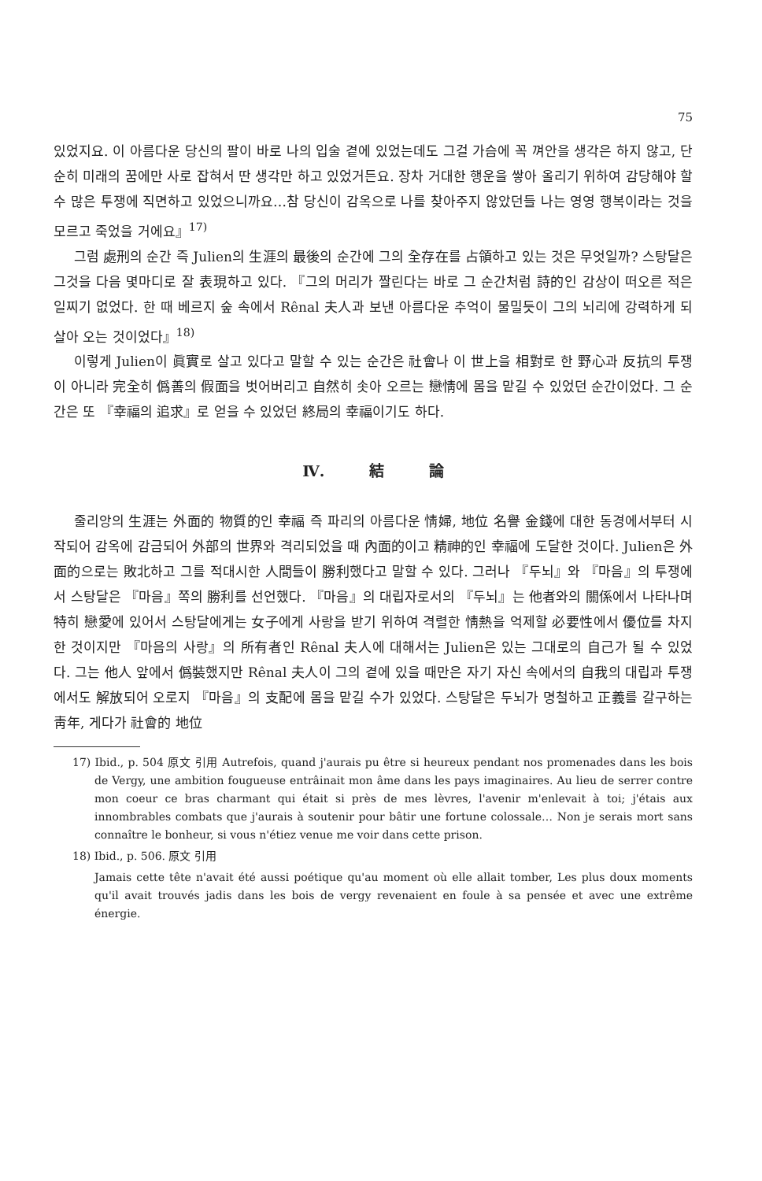75
있었지요. 이 아름다운 당신의 팔이 바로 나의 입술 곁에 있었는데도 그걸 가슴에 꼭 껴안을 생각은 하지 않고, 단순히 미래의 꿈에만 사로 잡혀서 딴 생각만 하고 있었거든요. 장차 거대한 행운을 쌓아 올리기 위하여 감당해야 할 수 많은 투쟁에 직면하고 있었으니까요…참 당신이 감옥으로 나를 찾아주지 않았던들 나는 영영 행복이라는 것을 모르고 죽었을 거에요』<sup>17)</sup>
그럼 處刑의 순간 즉 Julien의 生涯의 最後의 순간에 그의 全存在를 占領하고 있는 것은 무엇일까? 스탕달은 그것을 다음 몇마디로 잘 表現하고 있다. 『그의 머리가 짤린다는 바로 그 순간처럼 詩的인 감상이 떠오른 적은 일찌기 없었다. 한 때 베르지 숲 속에서 Rênal 夫人과 보낸 아름다운 추억이 물밀듯이 그의 뇌리에 강력하게 되살아 오는 것이었다』<sup>18)</sup>
이렇게 Julien이 眞實로 살고 있다고 말할 수 있는 순간은 社會나 이 世上을 相對로 한 野心과 反抗의 투쟁이 아니라 完全히 僞善의 假面을 벗어버리고 自然히 솟아 오르는 戀情에 몸을 맡길 수 있었던 순간이었다. 그 순간은 또 『幸福의 追求』로 얻을 수 있었던 終局의 幸福이기도 하다.
Ⅳ. 結 論
줄리앙의 生涯는 外面的 物質的인 幸福 즉 파리의 아름다운 情婦, 地位 名譽 金錢에 대한 동경에서부터 시작되어 감옥에 감금되어 外部의 世界와 격리되었을 때 內面的이고 精神的인 幸福에 도달한 것이다. Julien은 外面的으로는 敗北하고 그를 적대시한 人間들이 勝利했다고 말할 수 있다. 그러나 『두뇌』와 『마음』의 투쟁에서 스탕달은 『마음』쪽의 勝利를 선언했다. 『마음』의 대립자로서의 『두뇌』는 他者와의 關係에서 나타나며 特히 戀愛에 있어서 스탕달에게는 女子에게 사랑을 받기 위하여 격렬한 情熱을 억제할 必要性에서 優位를 차지한 것이지만 『마음의 사랑』의 所有者인 Rênal 夫人에 대해서는 Julien은 있는 그대로의 自己가 될 수 있었다. 그는 他人 앞에서 僞裝했지만 Rênal 夫人이 그의 곁에 있을 때만은 자기 자신 속에서의 自我의 대립과 투쟁에서도 解放되어 오로지 『마음』의 支配에 몸을 맡길 수가 있었다. 스탕달은 두뇌가 명철하고 正義를 갈구하는 靑年, 게다가 社會的 地位
17) Ibid., p. 504 原文 引用 Autrefois, quand j'aurais pu être si heureux pendant nos promenades dans les bois de Vergy, une ambition fougueuse entrâinait mon âme dans les pays imaginaires. Au lieu de serrer contre mon coeur ce bras charmant qui était si près de mes lèvres, l'avenir m'enlevait à toi; j'étais aux innombrables combats que j'aurais à soutenir pour bâtir une fortune colossale… Non je serais mort sans connaître le bonheur, si vous n'étiez venue me voir dans cette prison.
18) Ibid., p. 506. 原文 引用
Jamais cette tête n'avait été aussi poétique qu'au moment où elle allait tomber, Les plus doux moments qu'il avait trouvés jadis dans les bois de vergy revenaient en foule à sa pensée et avec une extrême énergie.